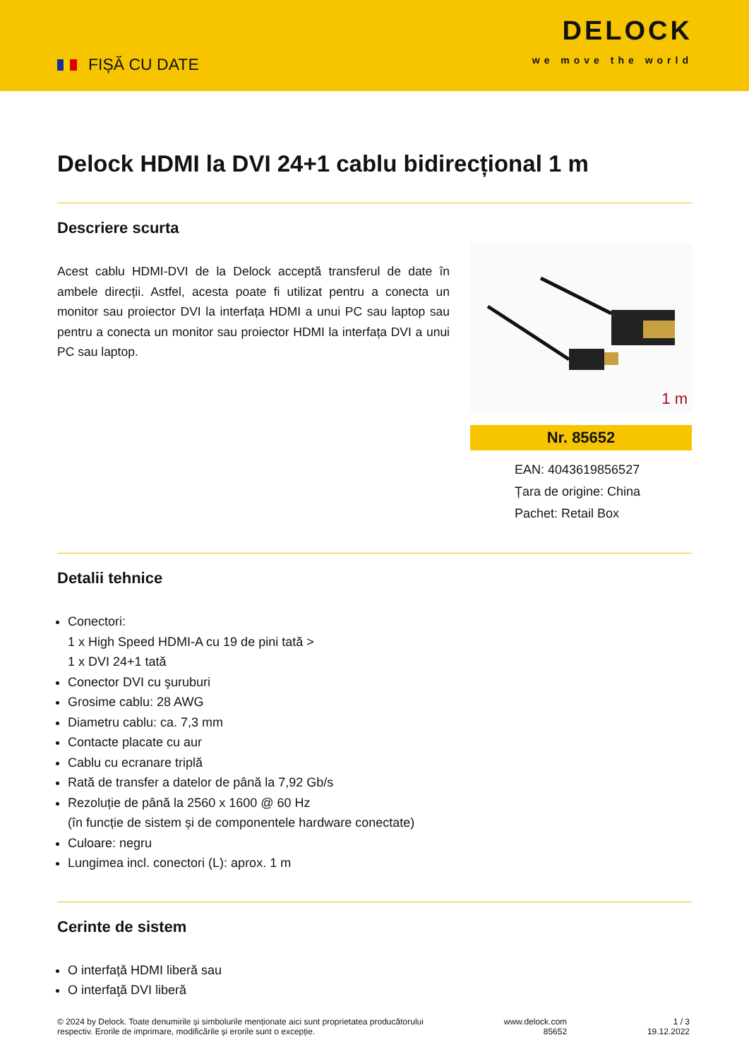FIȘĂ CU DATE
DELOCK
we move the world
Delock HDMI la DVI 24+1 cablu bidirecțional 1 m
Descriere scurta
Acest cablu HDMI-DVI de la Delock acceptă transferul de date în ambele direcții. Astfel, acesta poate fi utilizat pentru a conecta un monitor sau proiector DVI la interfața HDMI a unui PC sau laptop sau pentru a conecta un monitor sau proiector HDMI la interfața DVI a unui PC sau laptop.
1 m
Nr. 85652
EAN: 4043619856527
Țara de origine: China
Pachet: Retail Box
Detalii tehnice
Conectori:
1 x High Speed HDMI-A cu 19 de pini tată >
1 x DVI 24+1 tată
Conector DVI cu şuruburi
Grosime cablu: 28 AWG
Diametru cablu: ca. 7,3 mm
Contacte placate cu aur
Cablu cu ecranare triplă
Rată de transfer a datelor de până la 7,92 Gb/s
Rezoluție de până la 2560 x 1600 @ 60 Hz
(în funcție de sistem și de componentele hardware conectate)
Culoare: negru
Lungimea incl. conectori (L): aprox. 1 m
Cerinte de sistem
O interfață HDMI liberă sau
O interfaţă DVI liberă
© 2024 by Delock. Toate denumirile și simbolurile menționate aici sunt proprietatea producătorului
respectiv. Erorile de imprimare, modificările și erorile sunt o excepție.
www.delock.com
85652
1 / 3
19.12.2022